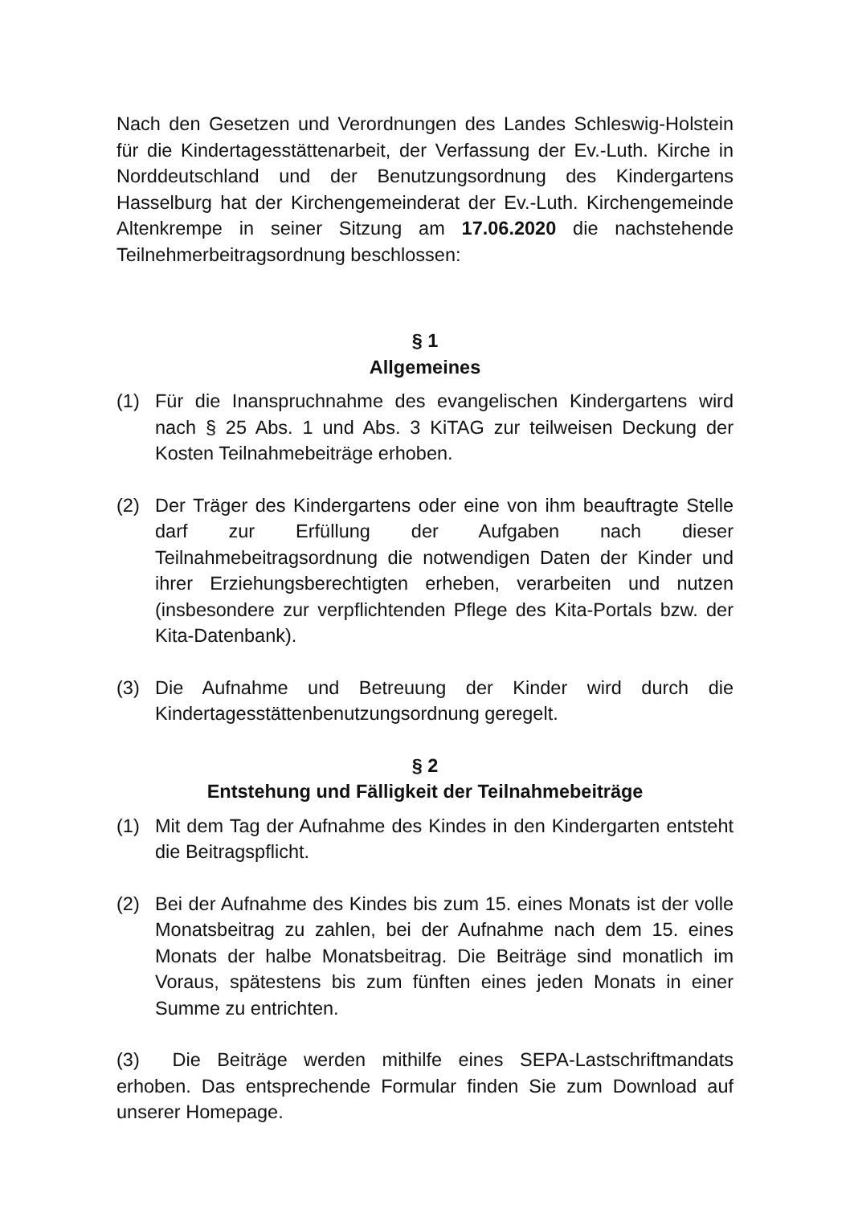Nach den Gesetzen und Verordnungen des Landes Schleswig-Holstein für die Kindertagesstättenarbeit, der Verfassung der Ev.-Luth. Kirche in Norddeutschland und der Benutzungsordnung des Kindergartens Hasselburg hat der Kirchengemeinderat der Ev.-Luth. Kirchengemeinde Altenkrempe in seiner Sitzung am 17.06.2020 die nachstehende Teilnehmerbeitragsordnung beschlossen:
§ 1
Allgemeines
(1) Für die Inanspruchnahme des evangelischen Kindergartens wird nach § 25 Abs. 1 und Abs. 3 KiTAG zur teilweisen Deckung der Kosten Teilnahmebeiträge erhoben.
(2) Der Träger des Kindergartens oder eine von ihm beauftragte Stelle darf zur Erfüllung der Aufgaben nach dieser Teilnahmebeitragsordnung die notwendigen Daten der Kinder und ihrer Erziehungsberechtigten erheben, verarbeiten und nutzen (insbesondere zur verpflichtenden Pflege des Kita-Portals bzw. der Kita-Datenbank).
(3) Die Aufnahme und Betreuung der Kinder wird durch die Kindertagesstättenbenutzungsordnung geregelt.
§ 2
Entstehung und Fälligkeit der Teilnahmebeiträge
(1) Mit dem Tag der Aufnahme des Kindes in den Kindergarten entsteht die Beitragspflicht.
(2) Bei der Aufnahme des Kindes bis zum 15. eines Monats ist der volle Monatsbeitrag zu zahlen, bei der Aufnahme nach dem 15. eines Monats der halbe Monatsbeitrag. Die Beiträge sind monatlich im Voraus, spätestens bis zum fünften eines jeden Monats in einer Summe zu entrichten.
(3) Die Beiträge werden mithilfe eines SEPA-Lastschriftmandats erhoben. Das entsprechende Formular finden Sie zum Download auf unserer Homepage.